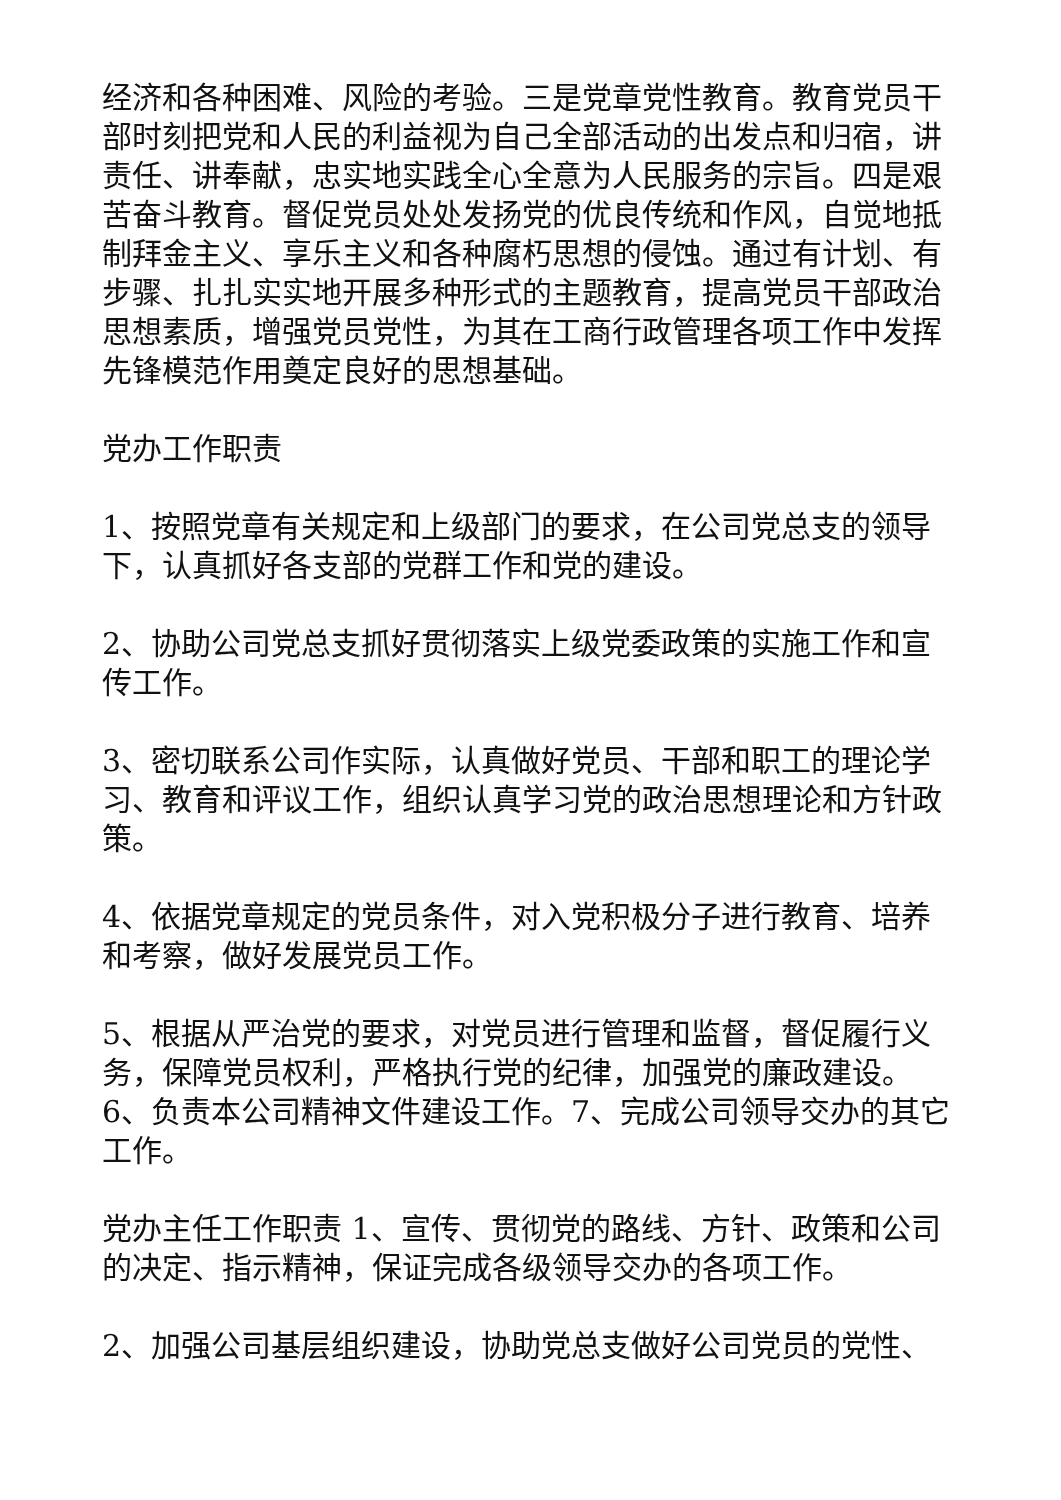经济和各种困难、风险的考验。三是党章党性教育。教育党员干部时刻把党和人民的利益视为自己全部活动的出发点和归宿，讲责任、讲奉献，忠实地实践全心全意为人民服务的宗旨。四是艰苦奋斗教育。督促党员处处发扬党的优良传统和作风，自觉地抵制拜金主义、享乐主义和各种腐朽思想的侵蚀。通过有计划、有步骤、扎扎实实地开展多种形式的主题教育，提高党员干部政治思想素质，增强党员党性，为其在工商行政管理各项工作中发挥先锋模范作用奠定良好的思想基础。
党办工作职责
1、按照党章有关规定和上级部门的要求，在公司党总支的领导下，认真抓好各支部的党群工作和党的建设。
2、协助公司党总支抓好贯彻落实上级党委政策的实施工作和宣传工作。
3、密切联系公司作实际，认真做好党员、干部和职工的理论学习、教育和评议工作，组织认真学习党的政治思想理论和方针政策。
4、依据党章规定的党员条件，对入党积极分子进行教育、培养和考察，做好发展党员工作。
5、根据从严治党的要求，对党员进行管理和监督，督促履行义务，保障党员权利，严格执行党的纪律，加强党的廉政建设。6、负责本公司精神文件建设工作。7、完成公司领导交办的其它工作。
党办主任工作职责 1、宣传、贯彻党的路线、方针、政策和公司的决定、指示精神，保证完成各级领导交办的各项工作。
2、加强公司基层组织建设，协助党总支做好公司党员的党性、